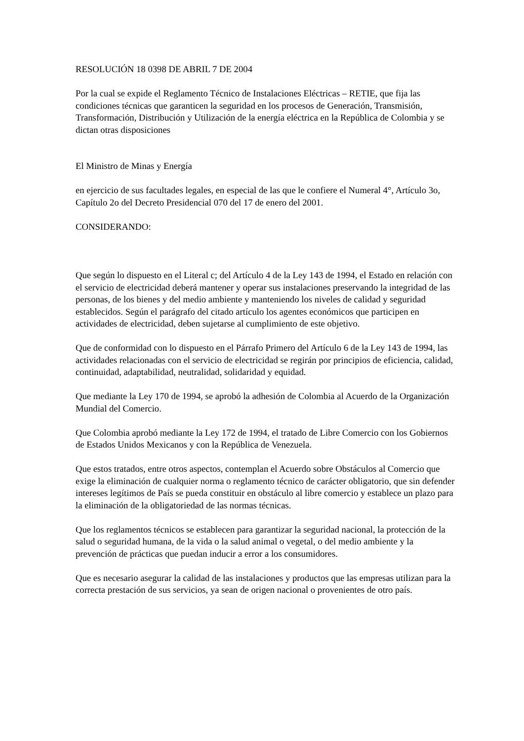RESOLUCIÓN 18 0398 DE ABRIL 7 DE 2004
Por la cual se expide el Reglamento Técnico de Instalaciones Eléctricas – RETIE, que fija las condiciones técnicas que garanticen la seguridad en los procesos de Generación, Transmisión, Transformación, Distribución y Utilización de la energía eléctrica en la República de Colombia y se dictan otras disposiciones
El Ministro de Minas y Energía
en ejercicio de sus facultades legales, en especial de las que le confiere el Numeral 4°, Artículo 3o, Capítulo 2o del Decreto Presidencial 070 del 17 de enero del 2001.
CONSIDERANDO:
Que según lo dispuesto en el Literal c; del Artículo 4 de la Ley 143 de 1994, el Estado en relación con el servicio de electricidad deberá mantener y operar sus instalaciones preservando la integridad de las personas, de los bienes y del medio ambiente y manteniendo los niveles de calidad y seguridad establecidos. Según el parágrafo del citado artículo los agentes económicos que participen en actividades de electricidad, deben sujetarse al cumplimiento de este objetivo.
Que de conformidad con lo dispuesto en el Párrafo Primero del Artículo 6 de la Ley 143 de 1994, las actividades relacionadas con el servicio de electricidad se regirán por principios de eficiencia, calidad, continuidad, adaptabilidad, neutralidad, solidaridad y equidad.
Que mediante la Ley 170 de 1994, se aprobó la adhesión de Colombia al Acuerdo de la Organización Mundial del Comercio.
Que Colombia aprobó mediante la Ley 172 de 1994, el tratado de Libre Comercio con los Gobiernos de Estados Unidos Mexicanos y con la República de Venezuela.
Que estos tratados, entre otros aspectos, contemplan el Acuerdo sobre Obstáculos al Comercio que exige la eliminación de cualquier norma o reglamento técnico de carácter obligatorio, que sin defender intereses legítimos de País se pueda constituir en obstáculo al libre comercio y establece un plazo para la eliminación de la obligatoriedad de las normas técnicas.
Que los reglamentos técnicos se establecen para garantizar la seguridad nacional, la protección de la salud o seguridad humana, de la vida o la salud animal o vegetal, o del medio ambiente y la prevención de prácticas que puedan inducir a error a los consumidores.
Que es necesario asegurar la calidad de las instalaciones y productos que las empresas utilizan para la correcta prestación de sus servicios, ya sean de origen nacional o provenientes de otro país.